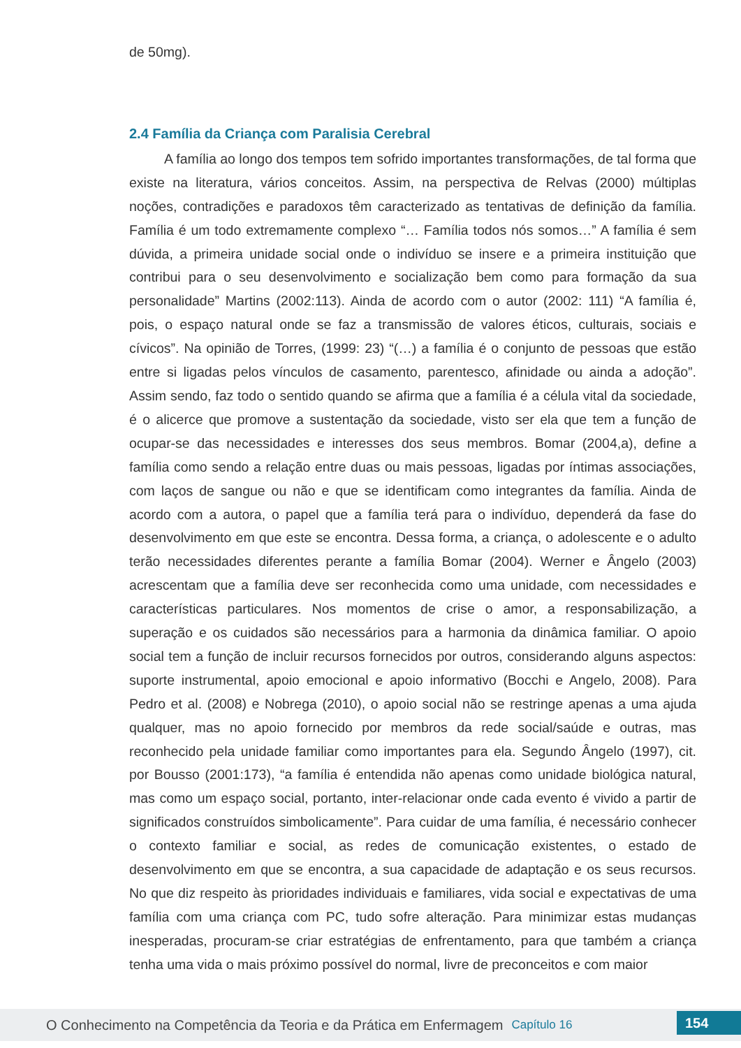de 50mg).
2.4 Família da Criança com Paralisia Cerebral
A família ao longo dos tempos tem sofrido importantes transformações, de tal forma que existe na literatura, vários conceitos. Assim, na perspectiva de Relvas (2000) múltiplas noções, contradições e paradoxos têm caracterizado as tentativas de definição da família. Família é um todo extremamente complexo “… Família todos nós somos…” A família é sem dúvida, a primeira unidade social onde o indivíduo se insere e a primeira instituição que contribui para o seu desenvolvimento e socialização bem como para formação da sua personalidade” Martins (2002:113). Ainda de acordo com o autor (2002: 111) “A família é, pois, o espaço natural onde se faz a transmissão de valores éticos, culturais, sociais e cívicos”. Na opinião de Torres, (1999: 23) “(…) a família é o conjunto de pessoas que estão entre si ligadas pelos vínculos de casamento, parentesco, afinidade ou ainda a adoção”. Assim sendo, faz todo o sentido quando se afirma que a família é a célula vital da sociedade, é o alicerce que promove a sustentação da sociedade, visto ser ela que tem a função de ocupar-se das necessidades e interesses dos seus membros. Bomar (2004,a), define a família como sendo a relação entre duas ou mais pessoas, ligadas por íntimas associações, com laços de sangue ou não e que se identificam como integrantes da família. Ainda de acordo com a autora, o papel que a família terá para o indivíduo, dependerá da fase do desenvolvimento em que este se encontra. Dessa forma, a criança, o adolescente e o adulto terão necessidades diferentes perante a família Bomar (2004). Werner e Ângelo (2003) acrescentam que a família deve ser reconhecida como uma unidade, com necessidades e características particulares. Nos momentos de crise o amor, a responsabilização, a superação e os cuidados são necessários para a harmonia da dinâmica familiar. O apoio social tem a função de incluir recursos fornecidos por outros, considerando alguns aspectos: suporte instrumental, apoio emocional e apoio informativo (Bocchi e Angelo, 2008). Para Pedro et al. (2008) e Nobrega (2010), o apoio social não se restringe apenas a uma ajuda qualquer, mas no apoio fornecido por membros da rede social/saúde e outras, mas reconhecido pela unidade familiar como importantes para ela. Segundo Ângelo (1997), cit. por Bousso (2001:173), “a família é entendida não apenas como unidade biológica natural, mas como um espaço social, portanto, inter-relacionar onde cada evento é vivido a partir de significados construídos simbolicamente”. Para cuidar de uma família, é necessário conhecer o contexto familiar e social, as redes de comunicação existentes, o estado de desenvolvimento em que se encontra, a sua capacidade de adaptação e os seus recursos. No que diz respeito às prioridades individuais e familiares, vida social e expectativas de uma família com uma criança com PC, tudo sofre alteração. Para minimizar estas mudanças inesperadas, procuram-se criar estratégias de enfrentamento, para que também a criança tenha uma vida o mais próximo possível do normal, livre de preconceitos e com maior
O Conhecimento na Competência da Teoria e da Prática em Enfermagem Capítulo 16 154